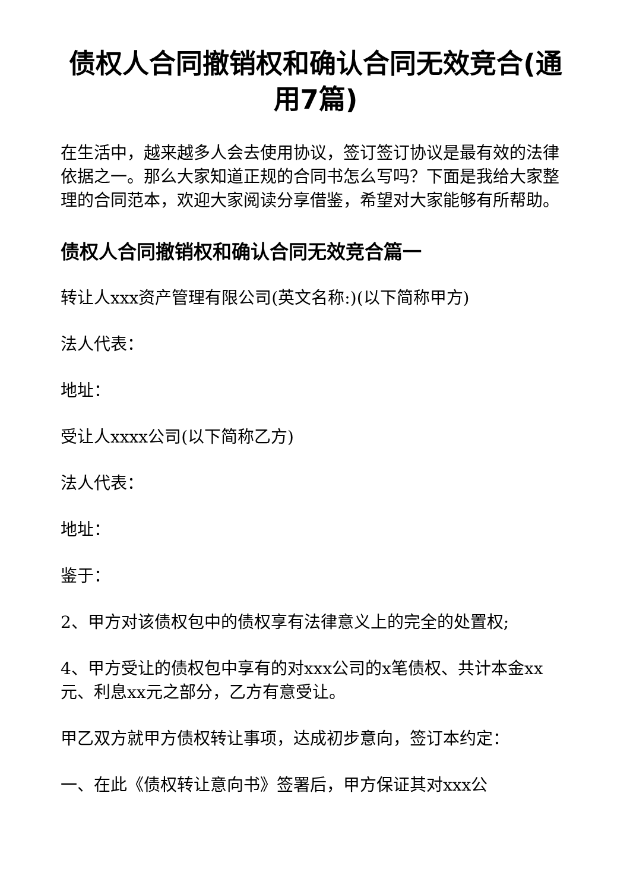债权人合同撤销权和确认合同无效竞合(通用7篇)
在生活中，越来越多人会去使用协议，签订签订协议是最有效的法律依据之一。那么大家知道正规的合同书怎么写吗？下面是我给大家整理的合同范本，欢迎大家阅读分享借鉴，希望对大家能够有所帮助。
债权人合同撤销权和确认合同无效竞合篇一
转让人xxx资产管理有限公司(英文名称:)(以下简称甲方)
法人代表：
地址：
受让人xxxx公司(以下简称乙方)
法人代表：
地址：
鉴于：
2、甲方对该债权包中的债权享有法律意义上的完全的处置权;
4、甲方受让的债权包中享有的对xxx公司的x笔债权、共计本金xx元、利息xx元之部分，乙方有意受让。
甲乙双方就甲方债权转让事项，达成初步意向，签订本约定：
一、在此《债权转让意向书》签署后，甲方保证其对xxx公